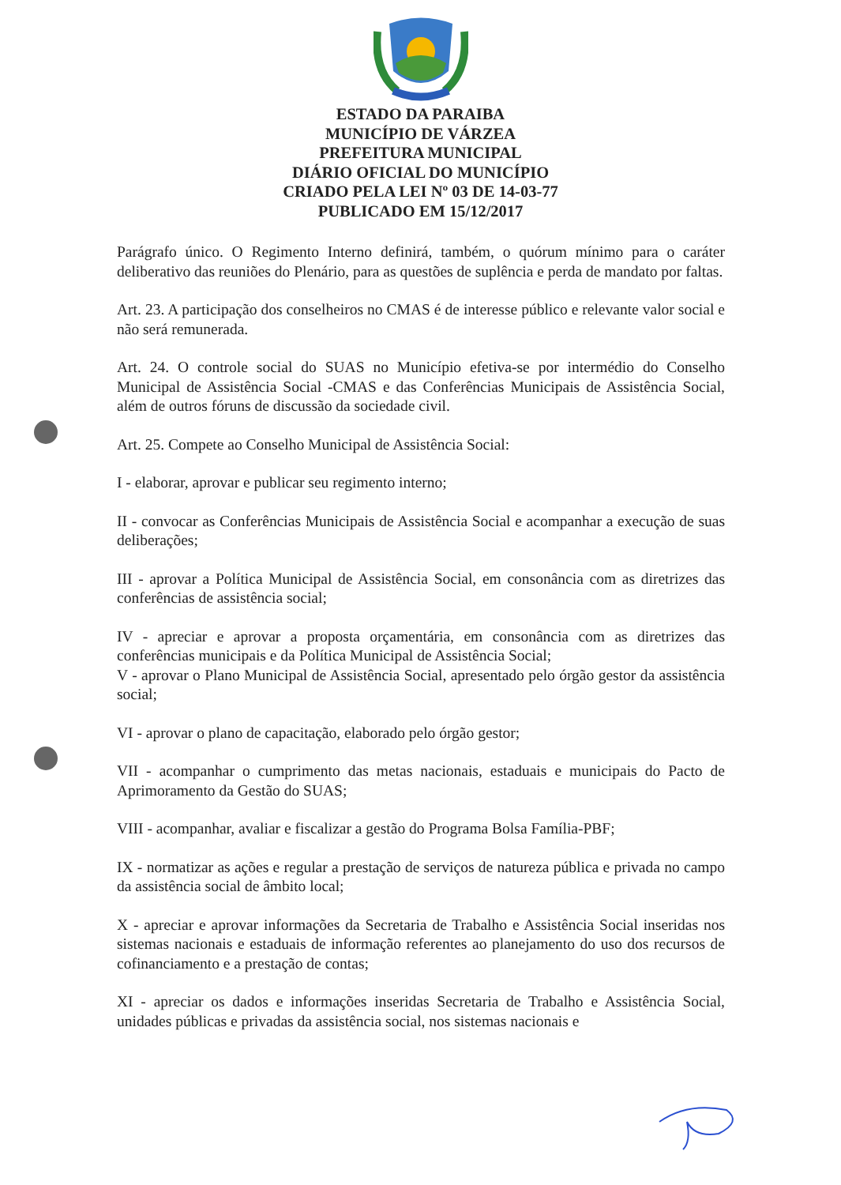ESTADO DA PARAIBA
MUNICÍPIO DE VÁRZEA
PREFEITURA MUNICIPAL
DIÁRIO OFICIAL DO MUNICÍPIO
CRIADO PELA LEI Nº 03 DE 14-03-77
PUBLICADO EM 15/12/2017
Parágrafo único. O Regimento Interno definirá, também, o quórum mínimo para o caráter deliberativo das reuniões do Plenário, para as questões de suplência e perda de mandato por faltas.
Art. 23. A participação dos conselheiros no CMAS é de interesse público e relevante valor social e não será remunerada.
Art. 24. O controle social do SUAS no Município efetiva-se por intermédio do Conselho Municipal de Assistência Social -CMAS e das Conferências Municipais de Assistência Social, além de outros fóruns de discussão da sociedade civil.
Art. 25. Compete ao Conselho Municipal de Assistência Social:
I - elaborar, aprovar e publicar seu regimento interno;
II - convocar as Conferências Municipais de Assistência Social e acompanhar a execução de suas deliberações;
III - aprovar a Política Municipal de Assistência Social, em consonância com as diretrizes das conferências de assistência social;
IV - apreciar e aprovar a proposta orçamentária, em consonância com as diretrizes das conferências municipais e da Política Municipal de Assistência Social;
V - aprovar o Plano Municipal de Assistência Social, apresentado pelo órgão gestor da assistência social;
VI - aprovar o plano de capacitação, elaborado pelo órgão gestor;
VII - acompanhar o cumprimento das metas nacionais, estaduais e municipais do Pacto de Aprimoramento da Gestão do SUAS;
VIII - acompanhar, avaliar e fiscalizar a gestão do Programa Bolsa Família-PBF;
IX - normatizar as ações e regular a prestação de serviços de natureza pública e privada no campo da assistência social de âmbito local;
X - apreciar e aprovar informações da Secretaria de Trabalho e Assistência Social inseridas nos sistemas nacionais e estaduais de informação referentes ao planejamento do uso dos recursos de cofinanciamento e a prestação de contas;
XI - apreciar os dados e informações inseridas Secretaria de Trabalho e Assistência Social, unidades públicas e privadas da assistência social, nos sistemas nacionais e